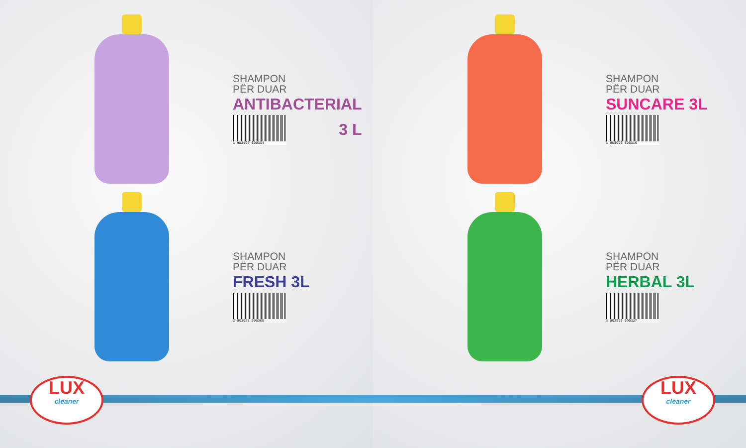SHAMPON
PËR DUAR
ANTIBACTERIAL
3 903995 590334
3 L
SHAMPON
PËR DUAR
FRESH 3L
3 903995 590365
LUX
cleaner
SHAMPON
PËR DUAR
SUNCARE 3L
3 903995 590310
SHAMPON
PËR DUAR
HERBAL 3L
3 903995 590327
LUX
cleaner